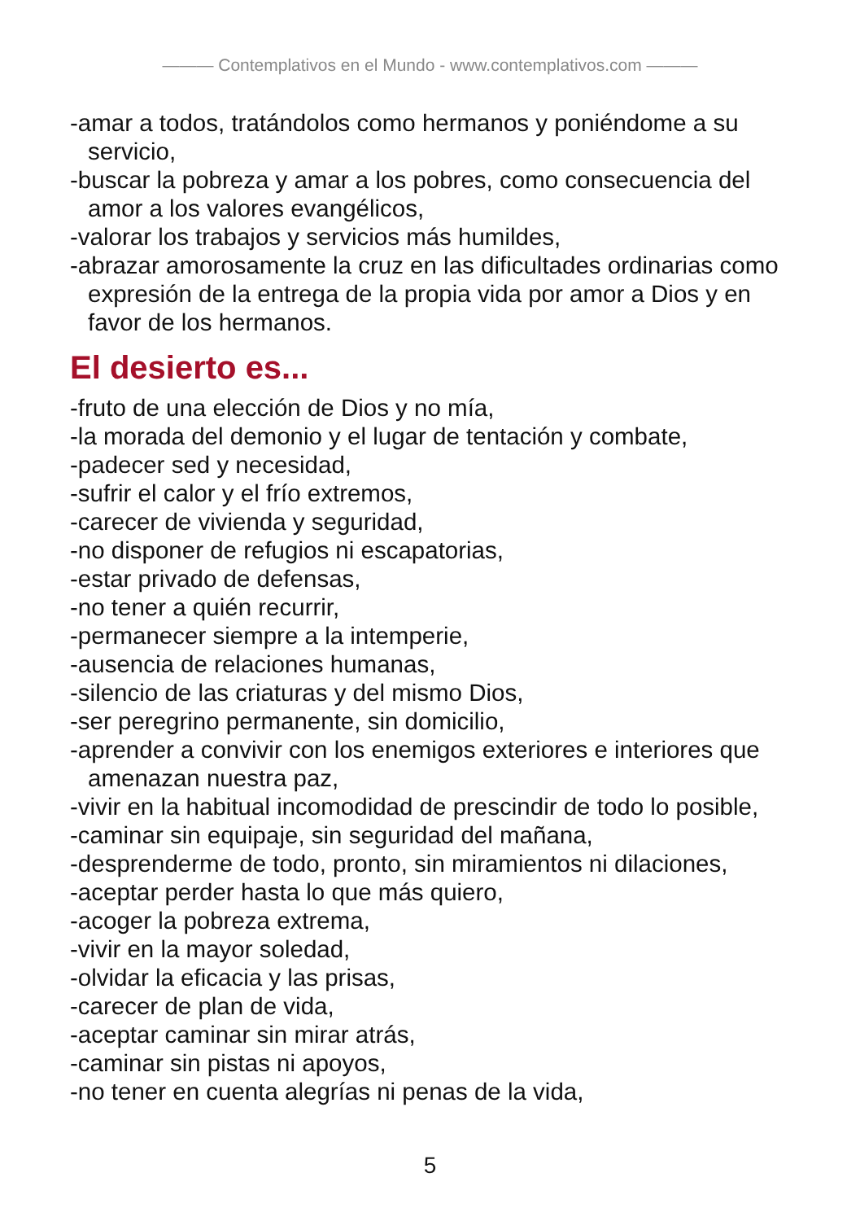——— Contemplativos en el Mundo - www.contemplativos.com ———
-amar a todos, tratándolos como hermanos y poniéndome a su servicio,
-buscar la pobreza y amar a los pobres, como consecuencia del amor a los valores evangélicos,
-valorar los trabajos y servicios más humildes,
-abrazar amorosamente la cruz en las dificultades ordinarias como expresión de la entrega de la propia vida por amor a Dios y en favor de los hermanos.
El desierto es...
-fruto de una elección de Dios y no mía,
-la morada del demonio y el lugar de tentación y combate,
-padecer sed y necesidad,
-sufrir el calor y el frío extremos,
-carecer de vivienda y seguridad,
-no disponer de refugios ni escapatorias,
-estar privado de defensas,
-no tener a quién recurrir,
-permanecer siempre a la intemperie,
-ausencia de relaciones humanas,
-silencio de las criaturas y del mismo Dios,
-ser peregrino permanente, sin domicilio,
-aprender a convivir con los enemigos exteriores e interiores que amenazan nuestra paz,
-vivir en la habitual incomodidad de prescindir de todo lo posible,
-caminar sin equipaje, sin seguridad del mañana,
-desprenderme de todo, pronto, sin miramientos ni dilaciones,
-aceptar perder hasta lo que más quiero,
-acoger la pobreza extrema,
-vivir en la mayor soledad,
-olvidar la eficacia y las prisas,
-carecer de plan de vida,
-aceptar caminar sin mirar atrás,
-caminar sin pistas ni apoyos,
-no tener en cuenta alegrías ni penas de la vida,
5